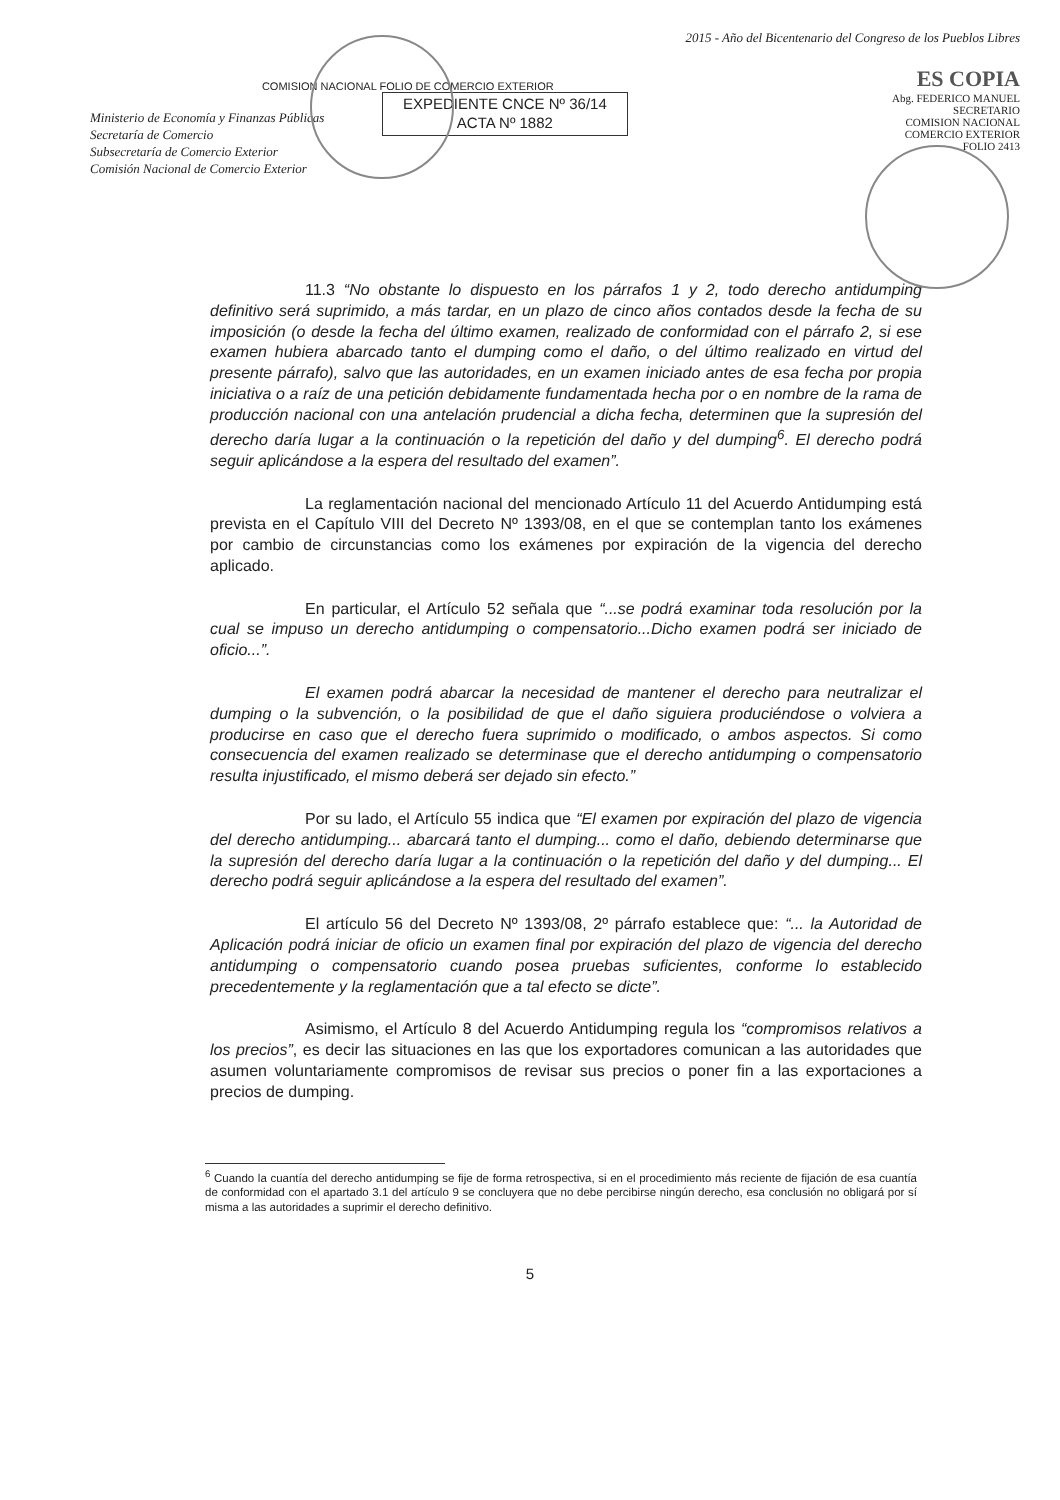Ministerio de Economía y Finanzas Públicas
Secretaría de Comercio
Subsecretaría de Comercio Exterior
Comisión Nacional de Comercio Exterior
COMISION NACIONAL FOLIO DE COMERCIO EXTERIOR
EXPEDIENTE CNCE Nº 36/14
ACTA Nº 1882
2015 - Año del Bicentenario del Congreso de los Pueblos Libres
ES COPIA
Abg. FEDERICO MANUEL
SECRETARIO
COMISION NACIONAL
COMERCIO EXTERIOR
FOLIO 2413
11.3 “No obstante lo dispuesto en los párrafos 1 y 2, todo derecho antidumping definitivo será suprimido, a más tardar, en un plazo de cinco años contados desde la fecha de su imposición (o desde la fecha del último examen, realizado de conformidad con el párrafo 2, si ese examen hubiera abarcado tanto el dumping como el daño, o del último realizado en virtud del presente párrafo), salvo que las autoridades, en un examen iniciado antes de esa fecha por propia iniciativa o a raíz de una petición debidamente fundamentada hecha por o en nombre de la rama de producción nacional con una antelación prudencial a dicha fecha, determinen que la supresión del derecho daría lugar a la continuación o la repetición del daño y del dumping<sup>6</sup>. El derecho podrá seguir aplicándose a la espera del resultado del examen”.
La reglamentación nacional del mencionado Artículo 11 del Acuerdo Antidumping está prevista en el Capítulo VIII del Decreto Nº 1393/08, en el que se contemplan tanto los exámenes por cambio de circunstancias como los exámenes por expiración de la vigencia del derecho aplicado.
En particular, el Artículo 52 señala que “...se podrá examinar toda resolución por la cual se impuso un derecho antidumping o compensatorio...Dicho examen podrá ser iniciado de oficio...”.
El examen podrá abarcar la necesidad de mantener el derecho para neutralizar el dumping o la subvención, o la posibilidad de que el daño siguiera produciéndose o volviera a producirse en caso que el derecho fuera suprimido o modificado, o ambos aspectos. Si como consecuencia del examen realizado se determinase que el derecho antidumping o compensatorio resulta injustificado, el mismo deberá ser dejado sin efecto.”
Por su lado, el Artículo 55 indica que “El examen por expiración del plazo de vigencia del derecho antidumping... abarcará tanto el dumping... como el daño, debiendo determinarse que la supresión del derecho daría lugar a la continuación o la repetición del daño y del dumping... El derecho podrá seguir aplicándose a la espera del resultado del examen”.
El artículo 56 del Decreto Nº 1393/08, 2º párrafo establece que: “... la Autoridad de Aplicación podrá iniciar de oficio un examen final por expiración del plazo de vigencia del derecho antidumping o compensatorio cuando posea pruebas suficientes, conforme lo establecido precedentemente y la reglamentación que a tal efecto se dicte”.
Asimismo, el Artículo 8 del Acuerdo Antidumping regula los “compromisos relativos a los precios”, es decir las situaciones en las que los exportadores comunican a las autoridades que asumen voluntariamente compromisos de revisar sus precios o poner fin a las exportaciones a precios de dumping.
<sup>6</sup> Cuando la cuantía del derecho antidumping se fije de forma retrospectiva, si en el procedimiento más reciente de fijación de esa cuantía de conformidad con el apartado 3.1 del artículo 9 se concluyera que no debe percibirse ningún derecho, esa conclusión no obligará por sí misma a las autoridades a suprimir el derecho definitivo.
5